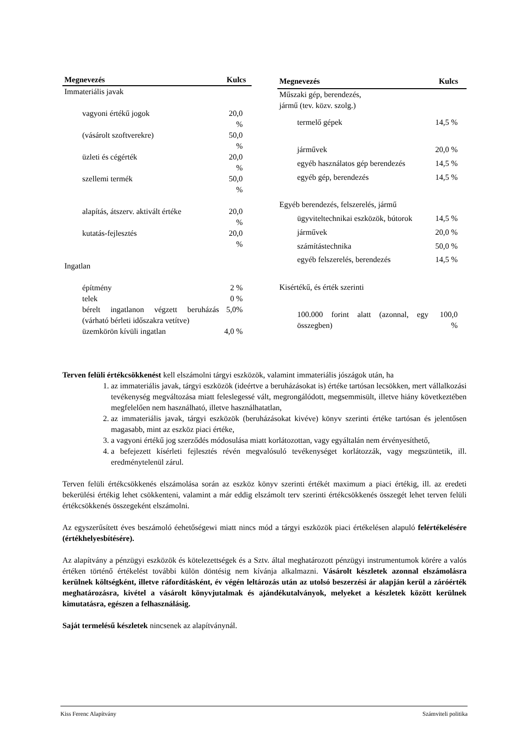| Megnevezés | Kulcs |
| --- | --- |
| Immateriális javak | |
| vagyoni értékű jogok | 20,0 % |
| (vásárolt szoftverekre) | 50,0 % |
| üzleti és cégérték | 20,0 % |
| szellemi termék | 50,0 % |
| alapítás, átszerv. aktivált értéke | 20,0 % |
| kutatás-fejlesztés | 20,0 % |
| Ingatlan | |
| építmény | 2 % |
| telek | 0 % |
| bérelt ingatlanon végzett beruházás (várható bérleti időszakra vetítve) | 5,0% |
| üzemkörön kívüli ingatlan | 4,0 % |
| Megnevezés | Kulcs |
| --- | --- |
| Műszaki gép, berendezés, jármű (tev. közv. szolg.) | |
| termelő gépek | 14,5 % |
| járművek | 20,0 % |
| egyéb használatos gép berendezés | 14,5 % |
| egyéb gép, berendezés | 14,5 % |
| Egyéb berendezés, felszerelés, jármű | |
| ügyviteltechnikai eszközök, bútorok | 14,5 % |
| járművek | 20,0 % |
| számítástechnika | 50,0 % |
| egyéb felszerelés, berendezés | 14,5 % |
| Kisértékű, és érték szerinti | |
| 100.000 forint alatt (azonnal, egy összegben) | 100,0 % |
Terven felüli értékcsökkenést kell elszámolni tárgyi eszközök, valamint immateriális jószágok után, ha
1. az immateriális javak, tárgyi eszközök (ideértve a beruházásokat is) értéke tartósan lecsökken, mert vállalkozási tevékenység megváltozása miatt feleslegessé vált, megrongálódott, megsemmisült, illetve hiány következtében megfelelően nem használható, illetve használhatatlan,
2. az immateriális javak, tárgyi eszközök (beruházásokat kivéve) könyv szerinti értéke tartósan és jelentősen magasabb, mint az eszköz piaci értéke,
3. a vagyoni értékű jog szerződés módosulása miatt korlátozottan, vagy egyáltalán nem érvényesíthető,
4. a befejezett kísérleti fejlesztés révén megvalósuló tevékenységet korlátozzák, vagy megszüntetik, ill. eredménytelenül zárul.
Terven felüli értékcsökkenés elszámolása során az eszköz könyv szerinti értékét maximum a piaci értékig, ill. az eredeti bekerülési értékig lehet csökkenteni, valamint a már eddig elszámolt terv szerinti értékcsökkenés összegét lehet terven felüli értékcsökkenés összegeként elszámolni.
Az egyszerűsített éves beszámoló éehetőségewi miatt nincs mód a tárgyi eszközök piaci értékelésen alapuló felértékelésére (értékhelyesbítésére).
Az alapítvány a pénzügyi eszközök és kötelezettségek és a Sztv. által meghatározott pénzügyi instrumentumok körére a valós értéken történő értékelést további külön döntésig nem kívánja alkalmazni. Vásárolt készletek azonnal elszámolásra kerülnek költségként, illetve ráfordításként, év végén leltározás után az utolsó beszerzési ár alapján kerül a záróérték meghatározásra, kivétel a vásárolt könyvjutalmak és ajándékutalványok, melyeket a készletek között kerülnek kimutatásra, egészen a felhasználásig.
Saját termelésű készletek nincsenek az alapítványnál.
Kiss Ferenc Alapítvány Számviteli politika